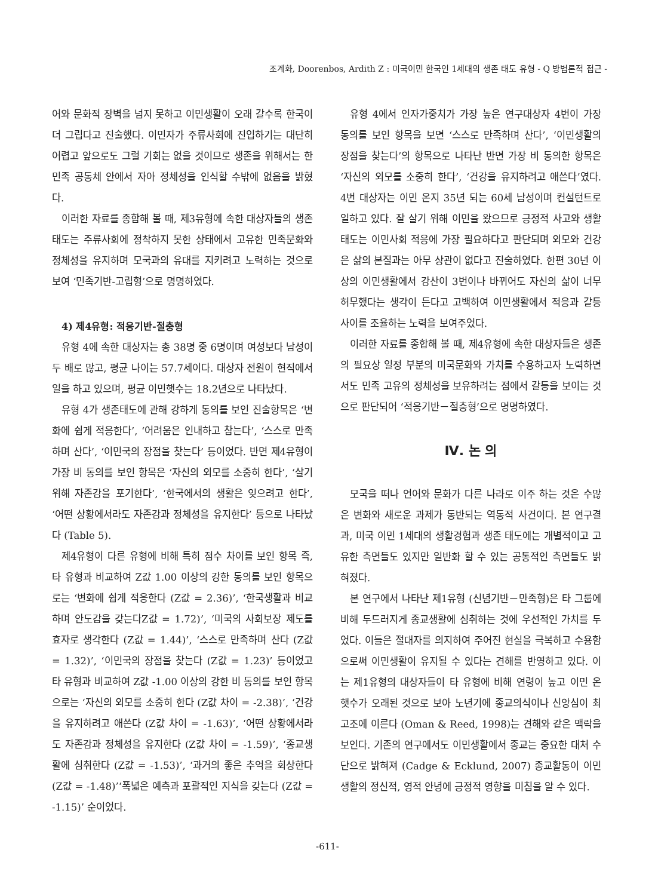조계화, Doorenbos, Ardith Z : 미국이민 한국인 1세대의 생존 태도 유형 - Q 방법론적 접근 -
어와 문화적 장벽을 넘지 못하고 이민생활이 오래 갈수록 한국이 더 그립다고 진술했다. 이민자가 주류사회에 진입하기는 대단히 어렵고 앞으로도 그럴 기회는 없을 것이므로 생존을 위해서는 한민족 공동체 안에서 자아 정체성을 인식할 수밖에 없음을 밝혔다.
이러한 자료를 종합해 볼 때, 제3유형에 속한 대상자들의 생존태도는 주류사회에 정착하지 못한 상태에서 고유한 민족문화와 정체성을 유지하며 모국과의 유대를 지키려고 노력하는 것으로 보여 ‘민족기반-고립형’으로 명명하였다.
4) 제4유형: 적응기반-절충형
유형 4에 속한 대상자는 총 38명 중 6명이며 여성보다 남성이 두 배로 많고, 평균 나이는 57.7세이다. 대상자 전원이 현직에서 일을 하고 있으며, 평균 이민햇수는 18.2년으로 나타났다.
유형 4가 생존태도에 관해 강하게 동의를 보인 진술항목은 ‘변화에 쉽게 적응한다’, ‘어려움은 인내하고 참는다’, ‘스스로 만족하며 산다’, ‘이민국의 장점을 찾는다’ 등이었다. 반면 제4유형이 가장 비 동의를 보인 항목은 ‘자신의 외모를 소중히 한다’, ‘살기위해 자존감을 포기한다’, ‘한국에서의 생활은 잊으려고 한다’, ‘어떤 상황에서라도 자존감과 정체성을 유지한다’ 등으로 나타났다 (Table 5).
제4유형이 다른 유형에 비해 특히 점수 차이를 보인 항목 즉, 타 유형과 비교하여 Z값 1.00 이상의 강한 동의를 보인 항목으로는 ‘변화에 쉽게 적응한다 (Z값 = 2.36)’, ‘한국생활과 비교하며 안도감을 갖는다Z값 = 1.72)’, ‘미국의 사회보장 제도를 효자로 생각한다 (Z값 = 1.44)’, ‘스스로 만족하며 산다 (Z값 = 1.32)’, ‘이민국의 장점을 찾는다 (Z값 = 1.23)’ 등이었고 타 유형과 비교하여 Z값 -1.00 이상의 강한 비 동의를 보인 항목으로는 ‘자신의 외모를 소중히 한다 (Z값 차이 = -2.38)’, ‘건강을 유지하려고 애쓴다 (Z값 차이 = -1.63)’, ‘어떤 상황에서라도 자존감과 정체성을 유지한다 (Z값 차이 = -1.59)’, ‘종교생활에 심취한다 (Z값 = -1.53)’, ‘과거의 좋은 추억을 회상한다 (Z값 = -1.48)’‘폭넓은 예측과 포괄적인 지식을 갖는다 (Z값 = -1.15)’ 순이었다.
유형 4에서 인자가중치가 가장 높은 연구대상자 4번이 가장 동의를 보인 항목을 보면 ‘스스로 만족하며 산다’, ‘이민생활의 장점을 찾는다’의 항목으로 나타난 반면 가장 비 동의한 항목은 ‘자신의 외모를 소중히 한다’, ‘건강을 유지하려고 애쓴다’였다. 4번 대상자는 이민 온지 35년 되는 60세 남성이며 컨설턴트로 일하고 있다. 잘 살기 위해 이민을 왔으므로 긍정적 사고와 생활태도는 이민사회 적응에 가장 필요하다고 판단되며 외모와 건강은 삶의 본질과는 아무 상관이 없다고 진술하였다. 한편 30년 이상의 이민생활에서 강산이 3번이나 바뀌어도 자신의 삶이 너무 허무했다는 생각이 든다고 고백하여 이민생활에서 적응과 갈등 사이를 조율하는 노력을 보여주었다.
이러한 자료를 종합해 볼 때, 제4유형에 속한 대상자들은 생존의 필요상 일정 부분의 미국문화와 가치를 수용하고자 노력하면서도 민족 고유의 정체성을 보유하려는 점에서 갈등을 보이는 것으로 판단되어 ‘적응기반－절충형’으로 명명하였다.
Ⅳ. 논 의
모국을 떠나 언어와 문화가 다른 나라로 이주 하는 것은 수많은 변화와 새로운 과제가 동반되는 역동적 사건이다. 본 연구결과, 미국 이민 1세대의 생활경험과 생존 태도에는 개별적이고 고유한 측면들도 있지만 일반화 할 수 있는 공통적인 측면들도 밝혀졌다.
본 연구에서 나타난 제1유형 (신념기반－만족형)은 타 그룹에 비해 두드러지게 종교생활에 심취하는 것에 우선적인 가치를 두었다. 이들은 절대자를 의지하여 주어진 현실을 극복하고 수용함으로써 이민생활이 유지될 수 있다는 견해를 반영하고 있다. 이는 제1유형의 대상자들이 타 유형에 비해 연령이 높고 이민 온 햇수가 오래된 것으로 보아 노년기에 종교의식이나 신앙심이 최고조에 이른다 (Oman & Reed, 1998)는 견해와 같은 맥락을 보인다. 기존의 연구에서도 이민생활에서 종교는 중요한 대처 수단으로 밝혀져 (Cadge & Ecklund, 2007) 종교활동이 이민생활의 정신적, 영적 안녕에 긍정적 영향을 미침을 알 수 있다.
-611-